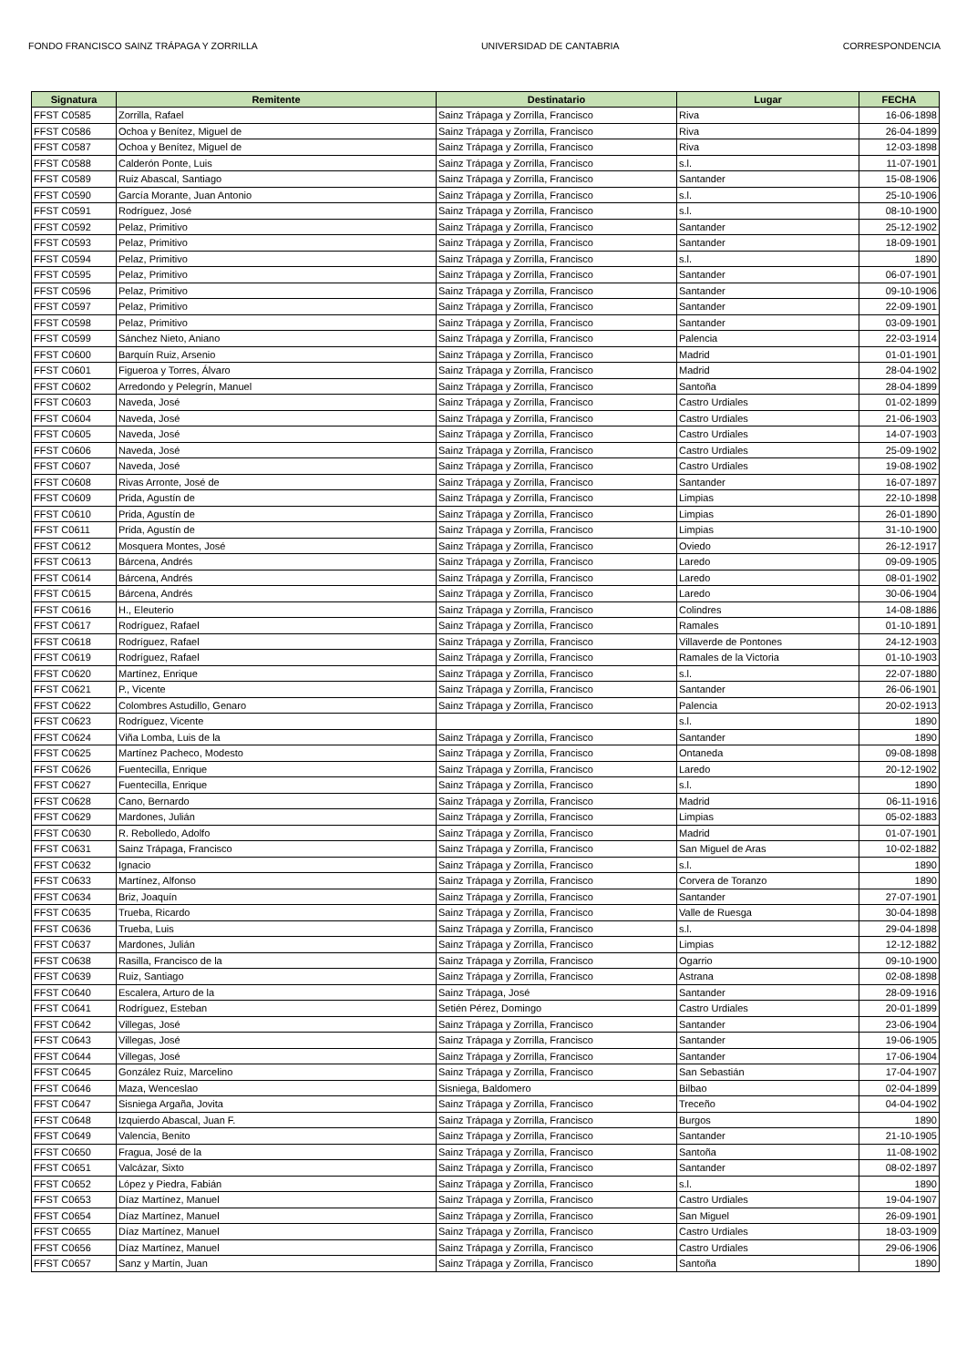FONDO FRANCISCO SAINZ TRÁPAGA Y ZORRILLA UNIVERSIDAD DE CANTABRIA CORRESPONDENCIA
| Signatura | Remitente | Destinatario | Lugar | FECHA |
| --- | --- | --- | --- | --- |
| FFST C0585 | Zorrilla, Rafael | Sainz Trápaga y Zorrilla, Francisco | Riva | 16-06-1898 |
| FFST C0586 | Ochoa y Benítez, Miguel de | Sainz Trápaga y Zorrilla, Francisco | Riva | 26-04-1899 |
| FFST C0587 | Ochoa y Benítez, Miguel de | Sainz Trápaga y Zorrilla, Francisco | Riva | 12-03-1898 |
| FFST C0588 | Calderón Ponte, Luis | Sainz Trápaga y Zorrilla, Francisco | s.l. | 11-07-1901 |
| FFST C0589 | Ruiz Abascal, Santiago | Sainz Trápaga y Zorrilla, Francisco | Santander | 15-08-1906 |
| FFST C0590 | García Morante, Juan Antonio | Sainz Trápaga y Zorrilla, Francisco | s.l. | 25-10-1906 |
| FFST C0591 | Rodríguez, José | Sainz Trápaga y Zorrilla, Francisco | s.l. | 08-10-1900 |
| FFST C0592 | Pelaz, Primitivo | Sainz Trápaga y Zorrilla, Francisco | Santander | 25-12-1902 |
| FFST C0593 | Pelaz, Primitivo | Sainz Trápaga y Zorrilla, Francisco | Santander | 18-09-1901 |
| FFST C0594 | Pelaz, Primitivo | Sainz Trápaga y Zorrilla, Francisco | s.l. | 1890 |
| FFST C0595 | Pelaz, Primitivo | Sainz Trápaga y Zorrilla, Francisco | Santander | 06-07-1901 |
| FFST C0596 | Pelaz, Primitivo | Sainz Trápaga y Zorrilla, Francisco | Santander | 09-10-1906 |
| FFST C0597 | Pelaz, Primitivo | Sainz Trápaga y Zorrilla, Francisco | Santander | 22-09-1901 |
| FFST C0598 | Pelaz, Primitivo | Sainz Trápaga y Zorrilla, Francisco | Santander | 03-09-1901 |
| FFST C0599 | Sánchez Nieto, Aniano | Sainz Trápaga y Zorrilla, Francisco | Palencia | 22-03-1914 |
| FFST C0600 | Barquín Ruiz, Arsenio | Sainz Trápaga y Zorrilla, Francisco | Madrid | 01-01-1901 |
| FFST C0601 | Figueroa y Torres, Álvaro | Sainz Trápaga y Zorrilla, Francisco | Madrid | 28-04-1902 |
| FFST C0602 | Arredondo y Pelegrín, Manuel | Sainz Trápaga y Zorrilla, Francisco | Santoña | 28-04-1899 |
| FFST C0603 | Naveda, José | Sainz Trápaga y Zorrilla, Francisco | Castro Urdiales | 01-02-1899 |
| FFST C0604 | Naveda, José | Sainz Trápaga y Zorrilla, Francisco | Castro Urdiales | 21-06-1903 |
| FFST C0605 | Naveda, José | Sainz Trápaga y Zorrilla, Francisco | Castro Urdiales | 14-07-1903 |
| FFST C0606 | Naveda, José | Sainz Trápaga y Zorrilla, Francisco | Castro Urdiales | 25-09-1902 |
| FFST C0607 | Naveda, José | Sainz Trápaga y Zorrilla, Francisco | Castro Urdiales | 19-08-1902 |
| FFST C0608 | Rivas Arronte, José de | Sainz Trápaga y Zorrilla, Francisco | Santander | 16-07-1897 |
| FFST C0609 | Prida, Agustín de | Sainz Trápaga y Zorrilla, Francisco | Limpias | 22-10-1898 |
| FFST C0610 | Prida, Agustín de | Sainz Trápaga y Zorrilla, Francisco | Limpias | 26-01-1890 |
| FFST C0611 | Prida, Agustín de | Sainz Trápaga y Zorrilla, Francisco | Limpias | 31-10-1900 |
| FFST C0612 | Mosquera Montes, José | Sainz Trápaga y Zorrilla, Francisco | Oviedo | 26-12-1917 |
| FFST C0613 | Bárcena, Andrés | Sainz Trápaga y Zorrilla, Francisco | Laredo | 09-09-1905 |
| FFST C0614 | Bárcena, Andrés | Sainz Trápaga y Zorrilla, Francisco | Laredo | 08-01-1902 |
| FFST C0615 | Bárcena, Andrés | Sainz Trápaga y Zorrilla, Francisco | Laredo | 30-06-1904 |
| FFST C0616 | H., Eleuterio | Sainz Trápaga y Zorrilla, Francisco | Colindres | 14-08-1886 |
| FFST C0617 | Rodríguez, Rafael | Sainz Trápaga y Zorrilla, Francisco | Ramales | 01-10-1891 |
| FFST C0618 | Rodríguez, Rafael | Sainz Trápaga y Zorrilla, Francisco | Villaverde de Pontones | 24-12-1903 |
| FFST C0619 | Rodríguez, Rafael | Sainz Trápaga y Zorrilla, Francisco | Ramales de la Victoria | 01-10-1903 |
| FFST C0620 | Martínez, Enrique | Sainz Trápaga y Zorrilla, Francisco | s.l. | 22-07-1880 |
| FFST C0621 | P., Vicente | Sainz Trápaga y Zorrilla, Francisco | Santander | 26-06-1901 |
| FFST C0622 | Colombres Astudillo, Genaro | Sainz Trápaga y Zorrilla, Francisco | Palencia | 20-02-1913 |
| FFST C0623 | Rodríguez, Vicente | | s.l. | 1890 |
| FFST C0624 | Viña Lomba, Luis de la | Sainz Trápaga y Zorrilla, Francisco | Santander | 1890 |
| FFST C0625 | Martínez Pacheco, Modesto | Sainz Trápaga y Zorrilla, Francisco | Ontaneda | 09-08-1898 |
| FFST C0626 | Fuentecilla, Enrique | Sainz Trápaga y Zorrilla, Francisco | Laredo | 20-12-1902 |
| FFST C0627 | Fuentecilla, Enrique | Sainz Trápaga y Zorrilla, Francisco | s.l. | 1890 |
| FFST C0628 | Cano, Bernardo | Sainz Trápaga y Zorrilla, Francisco | Madrid | 06-11-1916 |
| FFST C0629 | Mardones, Julián | Sainz Trápaga y Zorrilla, Francisco | Limpias | 05-02-1883 |
| FFST C0630 | R. Rebolledo, Adolfo | Sainz Trápaga y Zorrilla, Francisco | Madrid | 01-07-1901 |
| FFST C0631 | Sainz Trápaga, Francisco | Sainz Trápaga y Zorrilla, Francisco | San Miguel de Aras | 10-02-1882 |
| FFST C0632 | Ignacio | Sainz Trápaga y Zorrilla, Francisco | s.l. | 1890 |
| FFST C0633 | Martínez, Alfonso | Sainz Trápaga y Zorrilla, Francisco | Corvera de Toranzo | 1890 |
| FFST C0634 | Briz, Joaquín | Sainz Trápaga y Zorrilla, Francisco | Santander | 27-07-1901 |
| FFST C0635 | Trueba, Ricardo | Sainz Trápaga y Zorrilla, Francisco | Valle de Ruesga | 30-04-1898 |
| FFST C0636 | Trueba, Luis | Sainz Trápaga y Zorrilla, Francisco | s.l. | 29-04-1898 |
| FFST C0637 | Mardones, Julián | Sainz Trápaga y Zorrilla, Francisco | Limpias | 12-12-1882 |
| FFST C0638 | Rasilla, Francisco de la | Sainz Trápaga y Zorrilla, Francisco | Ogarrio | 09-10-1900 |
| FFST C0639 | Ruiz, Santiago | Sainz Trápaga y Zorrilla, Francisco | Astrana | 02-08-1898 |
| FFST C0640 | Escalera, Arturo de la | Sainz Trápaga, José | Santander | 28-09-1916 |
| FFST C0641 | Rodríguez, Esteban | Setién Pérez, Domingo | Castro Urdiales | 20-01-1899 |
| FFST C0642 | Villegas, José | Sainz Trápaga y Zorrilla, Francisco | Santander | 23-06-1904 |
| FFST C0643 | Villegas, José | Sainz Trápaga y Zorrilla, Francisco | Santander | 19-06-1905 |
| FFST C0644 | Villegas, José | Sainz Trápaga y Zorrilla, Francisco | Santander | 17-06-1904 |
| FFST C0645 | González Ruiz, Marcelino | Sainz Trápaga y Zorrilla, Francisco | San Sebastián | 17-04-1907 |
| FFST C0646 | Maza, Wenceslao | Sisniega, Baldomero | Bilbao | 02-04-1899 |
| FFST C0647 | Sisniega Argaña, Jovita | Sainz Trápaga y Zorrilla, Francisco | Treceño | 04-04-1902 |
| FFST C0648 | Izquierdo Abascal, Juan F. | Sainz Trápaga y Zorrilla, Francisco | Burgos | 1890 |
| FFST C0649 | Valencia, Benito | Sainz Trápaga y Zorrilla, Francisco | Santander | 21-10-1905 |
| FFST C0650 | Fragua, José de la | Sainz Trápaga y Zorrilla, Francisco | Santoña | 11-08-1902 |
| FFST C0651 | Valcázar, Sixto | Sainz Trápaga y Zorrilla, Francisco | Santander | 08-02-1897 |
| FFST C0652 | López y Piedra, Fabián | Sainz Trápaga y Zorrilla, Francisco | s.l. | 1890 |
| FFST C0653 | Díaz Martínez, Manuel | Sainz Trápaga y Zorrilla, Francisco | Castro Urdiales | 19-04-1907 |
| FFST C0654 | Díaz Martínez, Manuel | Sainz Trápaga y Zorrilla, Francisco | San Miguel | 26-09-1901 |
| FFST C0655 | Díaz Martínez, Manuel | Sainz Trápaga y Zorrilla, Francisco | Castro Urdiales | 18-03-1909 |
| FFST C0656 | Díaz Martínez, Manuel | Sainz Trápaga y Zorrilla, Francisco | Castro Urdiales | 29-06-1906 |
| FFST C0657 | Sanz y Martín, Juan | Sainz Trápaga y Zorrilla, Francisco | Santoña | 1890 |